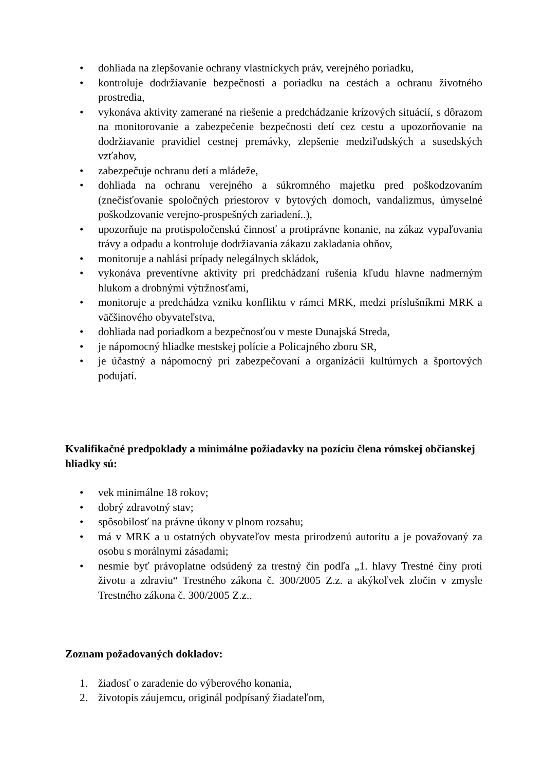• dohliada na zlepšovanie ochrany vlastníckych práv, verejného poriadku,
• kontroluje dodržiavanie bezpečnosti a poriadku na cestách a ochranu životného prostredia,
• vykonáva aktivity zamerané na riešenie a predchádzanie krízových situácií, s dôrazom na monitorovanie a zabezpečenie bezpečnosti detí cez cestu a upozorňovanie na dodržiavanie pravidiel cestnej premávky, zlepšenie medziľudských a susedských vzťahov,
• zabezpečuje ochranu detí a mládeže,
• dohliada na ochranu verejného a súkromného majetku pred poškodzovaním (znečisťovanie spoločných priestorov v bytových domoch, vandalizmus, úmyselné poškodzovanie verejno-prospešných zariadení..),
• upozorňuje na protispoločenskú činnosť a protiprávne konanie, na zákaz vypaľovania trávy a odpadu a kontroluje dodržiavania zákazu zakladania ohňov,
• monitoruje a nahlási prípady nelegálnych skládok,
• vykonáva preventívne aktivity pri predchádzaní rušenia kľudu hlavne nadmerným hlukom a drobnými výtržnosťami,
• monitoruje a predchádza vzniku konfliktu v rámci MRK, medzi príslušníkmi MRK a väčšinového obyvateľstva,
• dohliada nad poriadkom a bezpečnosťou v meste Dunajská Streda,
• je nápomocný hliadke mestskej polície a Policajného zboru SR,
• je účastný a nápomocný pri zabezpečovaní a organizácii kultúrnych a športových podujatí.
Kvalifikačné predpoklady a minimálne požiadavky na pozíciu člena rómskej občianskej hliadky sú:
• vek minimálne 18 rokov;
• dobrý zdravotný stav;
• spôsobilosť na právne úkony v plnom rozsahu;
• má v MRK a u ostatných obyvateľov mesta prirodzenú autoritu a je považovaný za osobu s morálnymi zásadami;
• nesmie byť právoplatne odsúdený za trestný čin podľa „1. hlavy Trestné činy proti životu a zdraviu“ Trestného zákona č. 300/2005 Z.z. a akýkoľvek zločin v zmysle Trestného zákona č. 300/2005 Z.z..
Zoznam požadovaných dokladov:
1. žiadosť o zaradenie do výberového konania,
2. životopis záujemcu, originál podpísaný žiadateľom,